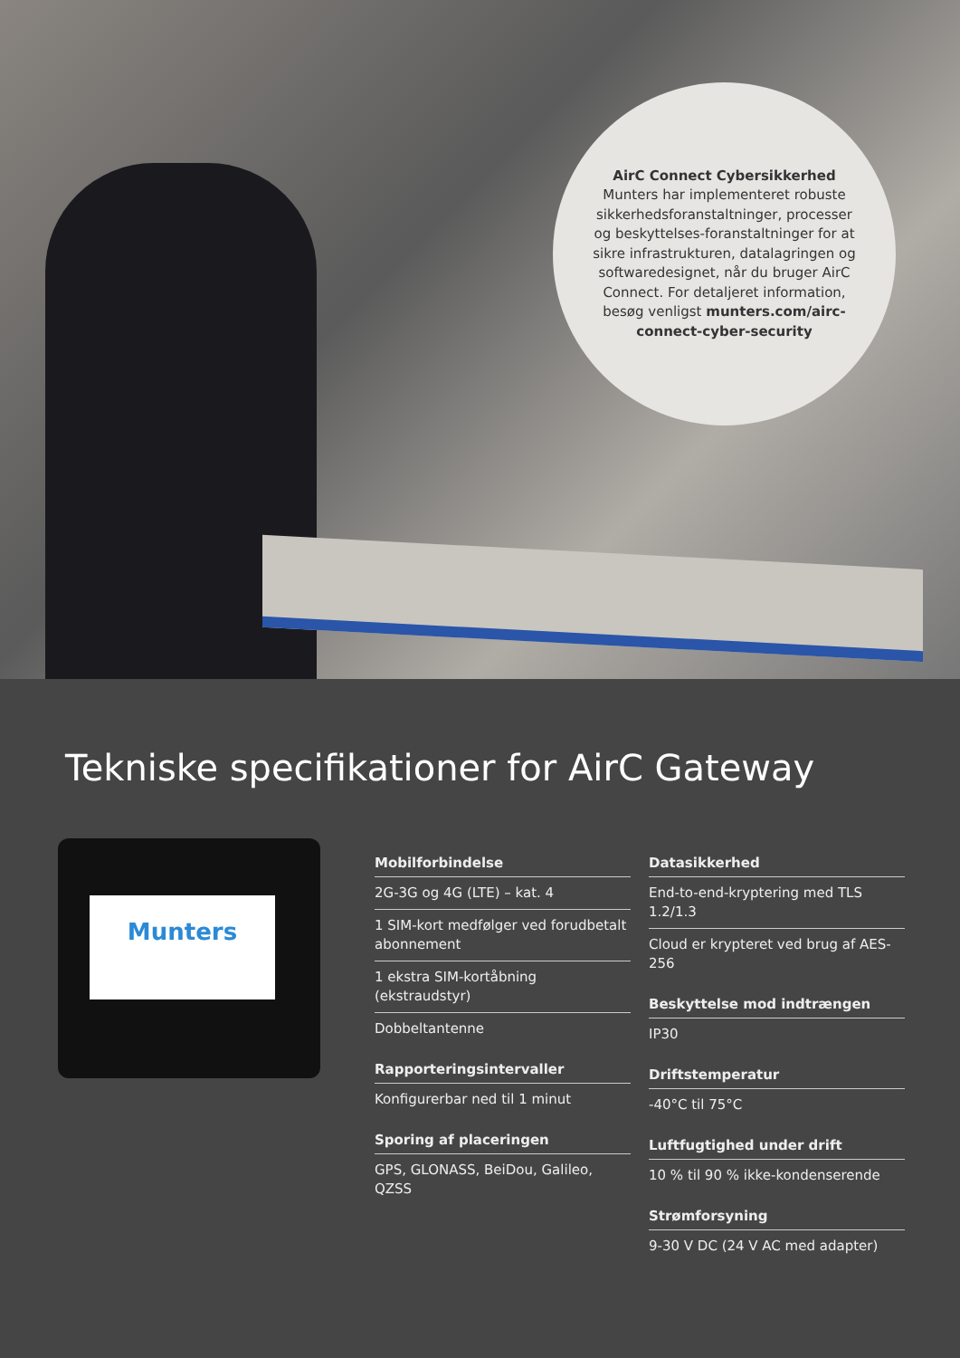AirC Connect Cybersikkerhed
Munters har implementeret robuste sikkerhedsforanstaltninger, processer og beskyttelses-foranstaltninger for at sikre infrastrukturen, datalagringen og softwaredesignet, når du bruger AirC Connect. For detaljeret information, besøg venligst munters.com/airc-connect-cyber-security
Tekniske specifikationer for AirC Gateway
Munters
Mobilforbindelse
2G-3G og 4G (LTE) – kat. 4
1 SIM-kort medfølger ved forudbetalt abonnement
1 ekstra SIM-kortåbning (ekstraudstyr)
Dobbeltantenne
Rapporteringsintervaller
Konfigurerbar ned til 1 minut
Sporing af placeringen
GPS, GLONASS, BeiDou, Galileo, QZSS
Datasikkerhed
End-to-end-kryptering med TLS 1.2/1.3
Cloud er krypteret ved brug af AES-256
Beskyttelse mod indtrængen
IP30
Driftstemperatur
-40°C til 75°C
Luftfugtighed under drift
10 % til 90 % ikke-kondenserende
Strømforsyning
9-30 V DC (24 V AC med adapter)